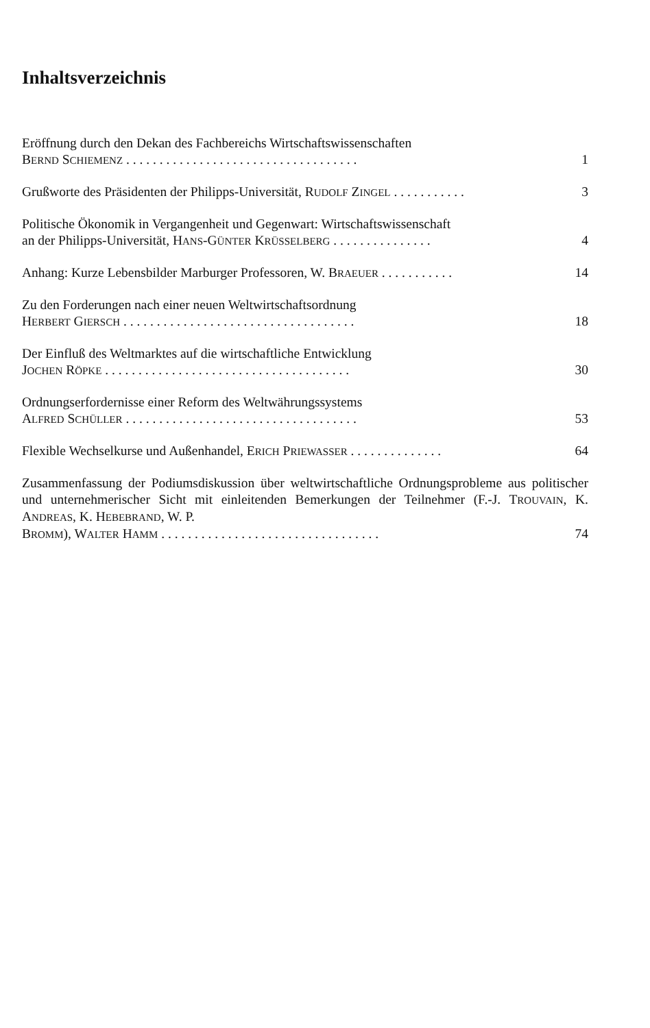Inhaltsverzeichnis
Eröffnung durch den Dekan des Fachbereichs Wirtschaftswissenschaften
BERND SCHIEMENZ . . . . . . . . . . . . . . . . . . . . . . . . . . . . . . . . . . . 1
Grußworte des Präsidenten der Philipps-Universität, RUDOLF ZINGEL . . . . . . . . . . . 3
Politische Ökonomik in Vergangenheit und Gegenwart: Wirtschaftswissenschaft
an der Philipps-Universität, HANS-GÜNTER KRÜSSELBERG . . . . . . . . . . . . . . . 4
Anhang: Kurze Lebensbilder Marburger Professoren, W. BRAEUER . . . . . . . . . . . 14
Zu den Forderungen nach einer neuen Weltwirtschaftsordnung
HERBERT GIERSCH . . . . . . . . . . . . . . . . . . . . . . . . . . . . . . . . . . . 18
Der Einfluß des Weltmarktes auf die wirtschaftliche Entwicklung
JOCHEN RÖPKE . . . . . . . . . . . . . . . . . . . . . . . . . . . . . . . . . . . . . 30
Ordnungserfordernisse einer Reform des Weltwährungssystems
ALFRED SCHÜLLER . . . . . . . . . . . . . . . . . . . . . . . . . . . . . . . . . . . 53
Flexible Wechselkurse und Außenhandel, ERICH PRIEWASSER . . . . . . . . . . . . . . 64
Zusammenfassung der Podiumsdiskussion über weltwirtschaftliche Ordnungsprobleme aus politischer und unternehmerischer Sicht mit einleitenden Bemerkungen der Teilnehmer (F.-J. TROUVAIN, K. ANDREAS, K. HEBEBRAND, W. P.
BROMM), WALTER HAMM . . . . . . . . . . . . . . . . . . . . . . . . . . . . . . . . . 74